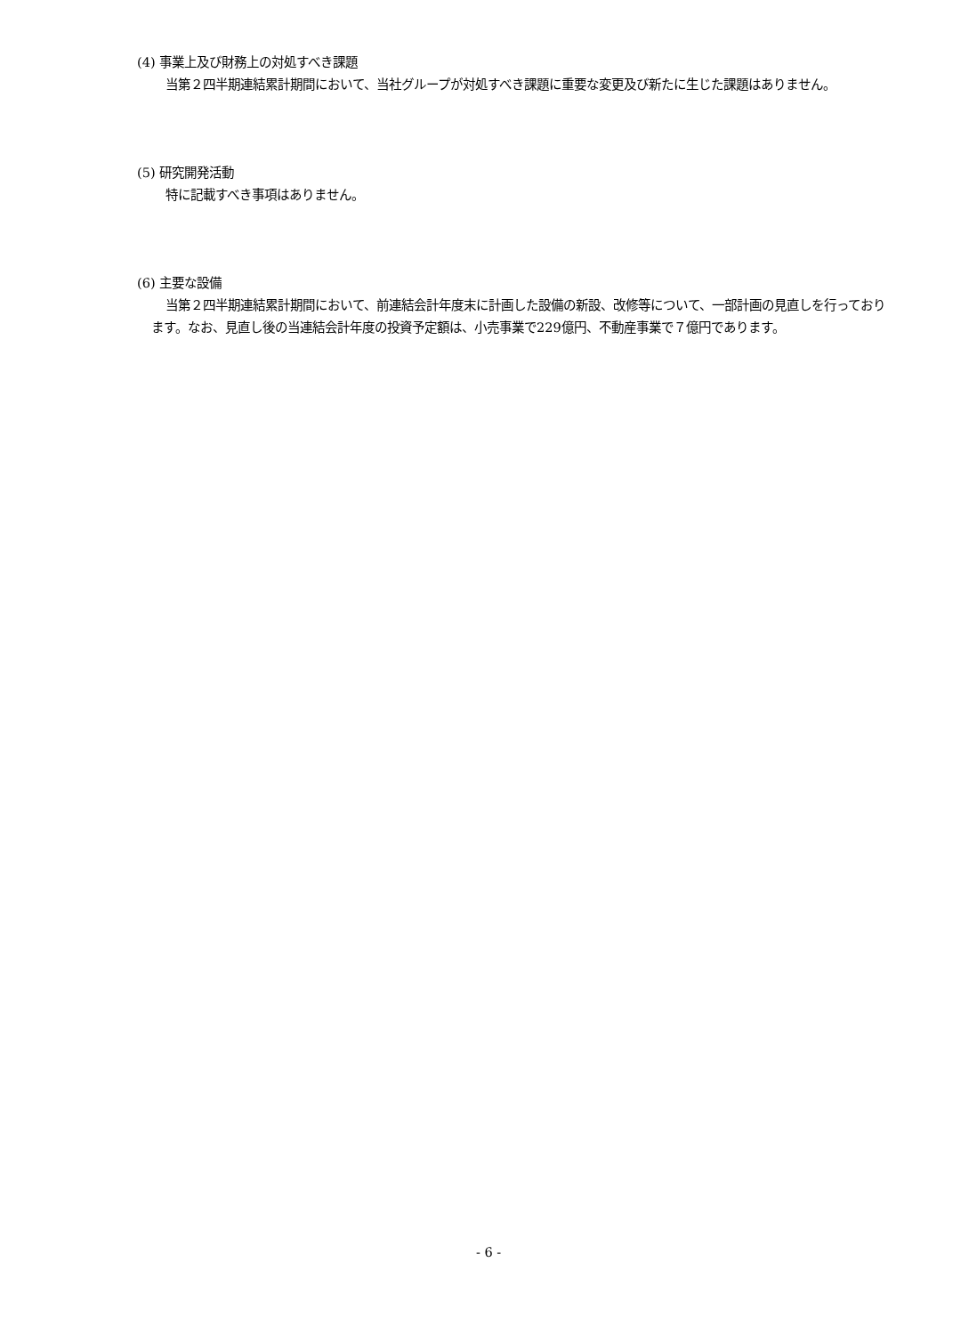(4) 事業上及び財務上の対処すべき課題
当第２四半期連結累計期間において、当社グループが対処すべき課題に重要な変更及び新たに生じた課題はありません。
(5) 研究開発活動
特に記載すべき事項はありません。
(6) 主要な設備
当第２四半期連結累計期間において、前連結会計年度末に計画した設備の新設、改修等について、一部計画の見直しを行っております。なお、見直し後の当連結会計年度の投資予定額は、小売事業で229億円、不動産事業で７億円であります。
- 6 -